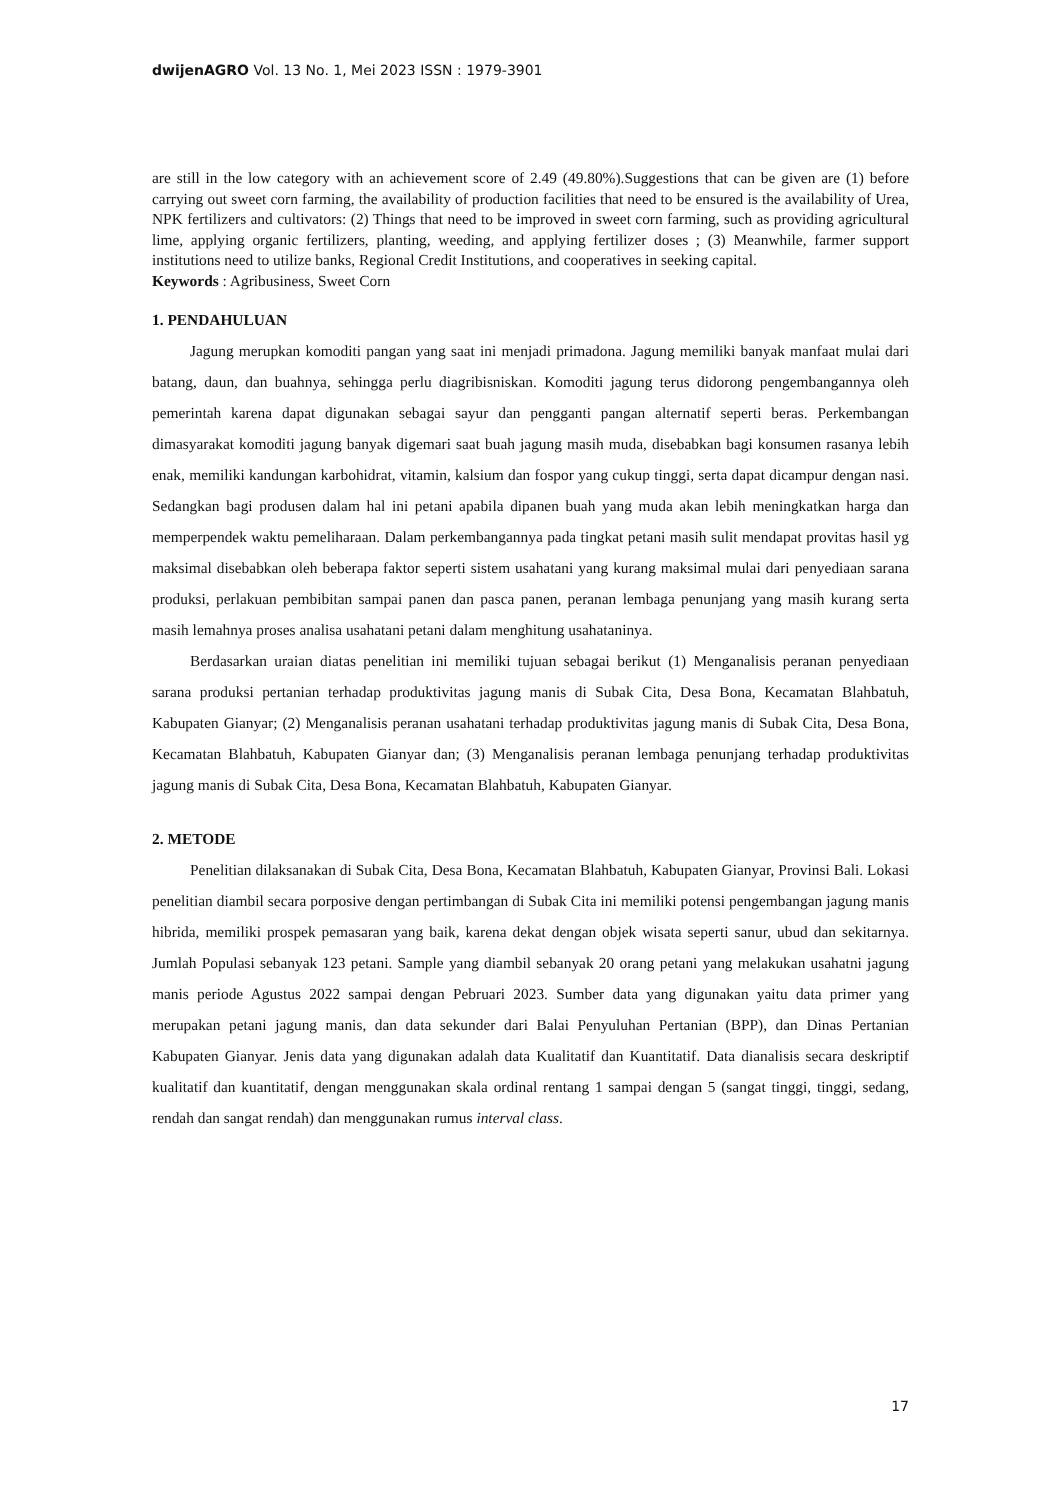dwijenAGRO Vol. 13 No. 1, Mei 2023 ISSN : 1979-3901
are still in the low category with an achievement score of 2.49 (49.80%).Suggestions that can be given are (1) before carrying out sweet corn farming, the availability of production facilities that need to be ensured is the availability of Urea, NPK fertilizers and cultivators: (2) Things that need to be improved in sweet corn farming, such as providing agricultural lime, applying organic fertilizers, planting, weeding, and applying fertilizer doses ; (3) Meanwhile, farmer support institutions need to utilize banks, Regional Credit Institutions, and cooperatives in seeking capital.
Keywords : Agribusiness, Sweet Corn
1. PENDAHULUAN
Jagung merupkan komoditi pangan yang saat ini menjadi primadona. Jagung memiliki banyak manfaat mulai dari batang, daun, dan buahnya, sehingga perlu diagribisniskan. Komoditi jagung terus didorong pengembangannya oleh pemerintah karena dapat digunakan sebagai sayur dan pengganti pangan alternatif seperti beras. Perkembangan dimasyarakat komoditi jagung banyak digemari saat buah jagung masih muda, disebabkan bagi konsumen rasanya lebih enak, memiliki kandungan karbohidrat, vitamin, kalsium dan fospor yang cukup tinggi, serta dapat dicampur dengan nasi. Sedangkan bagi produsen dalam hal ini petani apabila dipanen buah yang muda akan lebih meningkatkan harga dan memperpendek waktu pemeliharaan. Dalam perkembangannya pada tingkat petani masih sulit mendapat provitas hasil yg maksimal disebabkan oleh beberapa faktor seperti sistem usahatani yang kurang maksimal mulai dari penyediaan sarana produksi, perlakuan pembibitan sampai panen dan pasca panen, peranan lembaga penunjang yang masih kurang serta masih lemahnya proses analisa usahatani petani dalam menghitung usahataninya.
Berdasarkan uraian diatas penelitian ini memiliki tujuan sebagai berikut (1) Menganalisis peranan penyediaan sarana produksi pertanian terhadap produktivitas jagung manis di Subak Cita, Desa Bona, Kecamatan Blahbatuh, Kabupaten Gianyar; (2) Menganalisis peranan usahatani terhadap produktivitas jagung manis di Subak Cita, Desa Bona, Kecamatan Blahbatuh, Kabupaten Gianyar dan; (3) Menganalisis peranan lembaga penunjang terhadap produktivitas jagung manis di Subak Cita, Desa Bona, Kecamatan Blahbatuh, Kabupaten Gianyar.
2. METODE
Penelitian dilaksanakan di Subak Cita, Desa Bona, Kecamatan Blahbatuh, Kabupaten Gianyar, Provinsi Bali. Lokasi penelitian diambil secara porposive dengan pertimbangan di Subak Cita ini memiliki potensi pengembangan jagung manis hibrida, memiliki prospek pemasaran yang baik, karena dekat dengan objek wisata seperti sanur, ubud dan sekitarnya. Jumlah Populasi sebanyak 123 petani. Sample yang diambil sebanyak 20 orang petani yang melakukan usahatni jagung manis periode Agustus 2022 sampai dengan Pebruari 2023. Sumber data yang digunakan yaitu data primer yang merupakan petani jagung manis, dan data sekunder dari Balai Penyuluhan Pertanian (BPP), dan Dinas Pertanian Kabupaten Gianyar. Jenis data yang digunakan adalah data Kualitatif dan Kuantitatif. Data dianalisis secara deskriptif kualitatif dan kuantitatif, dengan menggunakan skala ordinal rentang 1 sampai dengan 5 (sangat tinggi, tinggi, sedang, rendah dan sangat rendah) dan menggunakan rumus interval class.
17